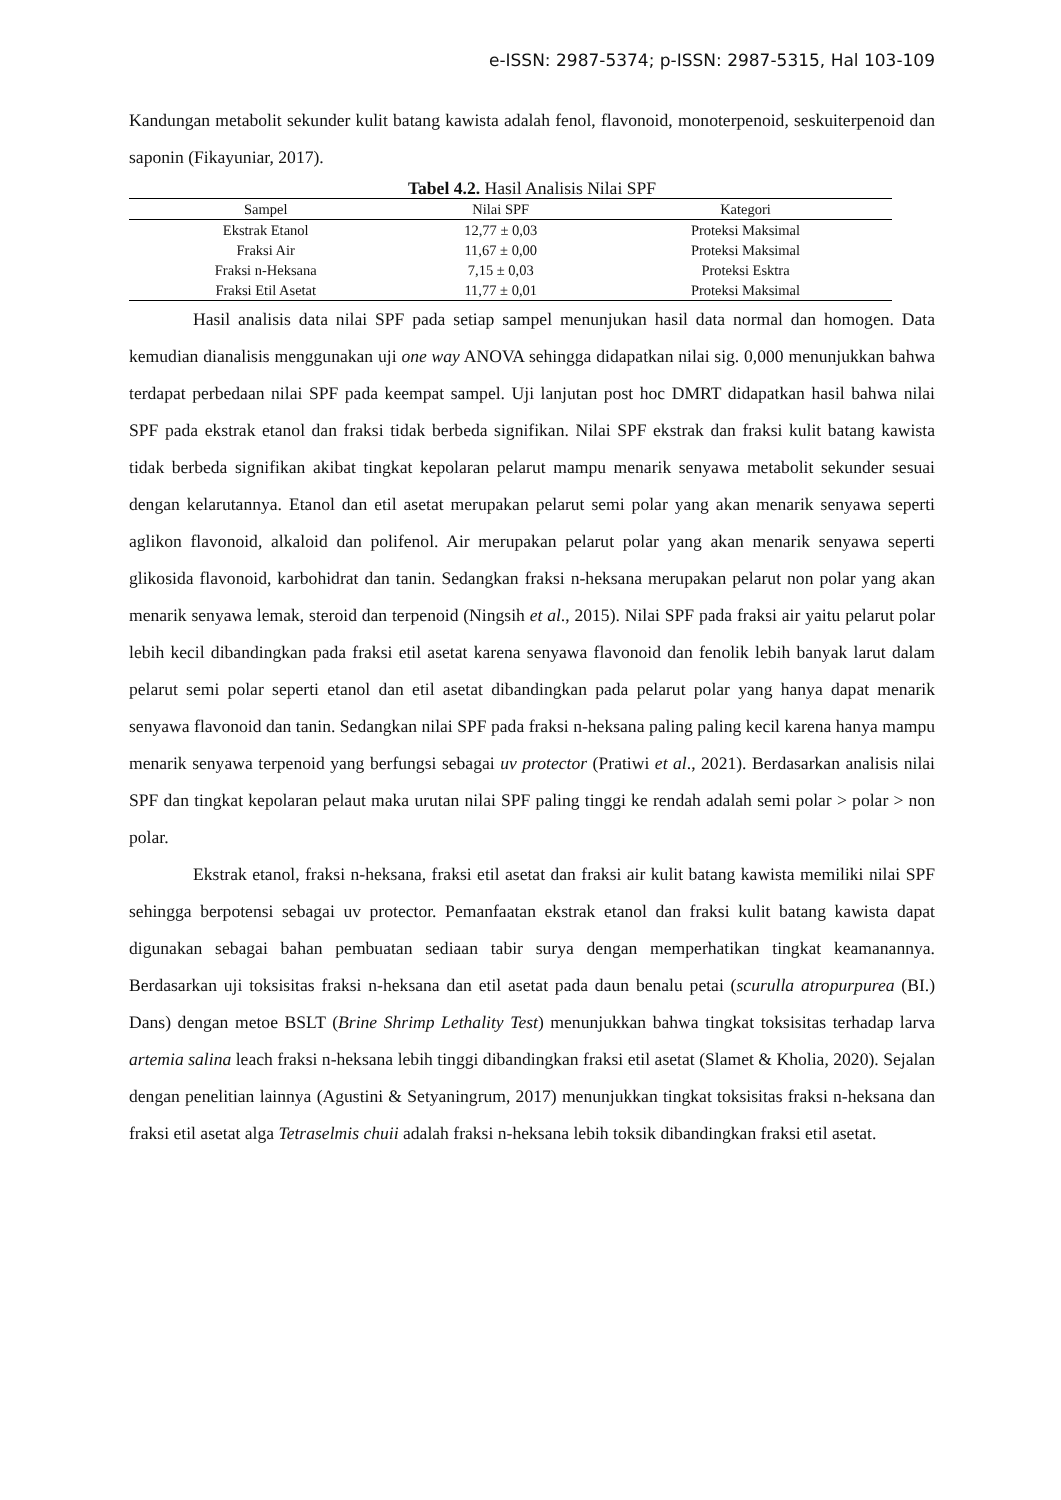e-ISSN: 2987-5374; p-ISSN: 2987-5315, Hal 103-109
Kandungan metabolit sekunder kulit batang kawista adalah fenol, flavonoid, monoterpenoid, seskuiterpenoid dan saponin (Fikayuniar, 2017).
Tabel 4.2. Hasil Analisis Nilai SPF
| Sampel | Nilai SPF | Kategori |
| --- | --- | --- |
| Ekstrak Etanol | 12,77 ± 0,03 | Proteksi Maksimal |
| Fraksi Air | 11,67 ± 0,00 | Proteksi Maksimal |
| Fraksi n-Heksana | 7,15 ± 0,03 | Proteksi Esktra |
| Fraksi Etil Asetat | 11,77 ± 0,01 | Proteksi Maksimal |
Hasil analisis data nilai SPF pada setiap sampel menunjukan hasil data normal dan homogen. Data kemudian dianalisis menggunakan uji one way ANOVA sehingga didapatkan nilai sig. 0,000 menunjukkan bahwa terdapat perbedaan nilai SPF pada keempat sampel. Uji lanjutan post hoc DMRT didapatkan hasil bahwa nilai SPF pada ekstrak etanol dan fraksi tidak berbeda signifikan. Nilai SPF ekstrak dan fraksi kulit batang kawista tidak berbeda signifikan akibat tingkat kepolaran pelarut mampu menarik senyawa metabolit sekunder sesuai dengan kelarutannya. Etanol dan etil asetat merupakan pelarut semi polar yang akan menarik senyawa seperti aglikon flavonoid, alkaloid dan polifenol. Air merupakan pelarut polar yang akan menarik senyawa seperti glikosida flavonoid, karbohidrat dan tanin. Sedangkan fraksi n-heksana merupakan pelarut non polar yang akan menarik senyawa lemak, steroid dan terpenoid (Ningsih et al., 2015). Nilai SPF pada fraksi air yaitu pelarut polar lebih kecil dibandingkan pada fraksi etil asetat karena senyawa flavonoid dan fenolik lebih banyak larut dalam pelarut semi polar seperti etanol dan etil asetat dibandingkan pada pelarut polar yang hanya dapat menarik senyawa flavonoid dan tanin. Sedangkan nilai SPF pada fraksi n-heksana paling paling kecil karena hanya mampu menarik senyawa terpenoid yang berfungsi sebagai uv protector (Pratiwi et al., 2021). Berdasarkan analisis nilai SPF dan tingkat kepolaran pelaut maka urutan nilai SPF paling tinggi ke rendah adalah semi polar > polar > non polar.
Ekstrak etanol, fraksi n-heksana, fraksi etil asetat dan fraksi air kulit batang kawista memiliki nilai SPF sehingga berpotensi sebagai uv protector. Pemanfaatan ekstrak etanol dan fraksi kulit batang kawista dapat digunakan sebagai bahan pembuatan sediaan tabir surya dengan memperhatikan tingkat keamanannya. Berdasarkan uji toksisitas fraksi n-heksana dan etil asetat pada daun benalu petai (scurulla atropurpurea (BI.) Dans) dengan metoe BSLT (Brine Shrimp Lethality Test) menunjukkan bahwa tingkat toksisitas terhadap larva artemia salina leach fraksi n-heksana lebih tinggi dibandingkan fraksi etil asetat (Slamet & Kholia, 2020). Sejalan dengan penelitian lainnya (Agustini & Setyaningrum, 2017) menunjukkan tingkat toksisitas fraksi n-heksana dan fraksi etil asetat alga Tetraselmis chuii adalah fraksi n-heksana lebih toksik dibandingkan fraksi etil asetat.